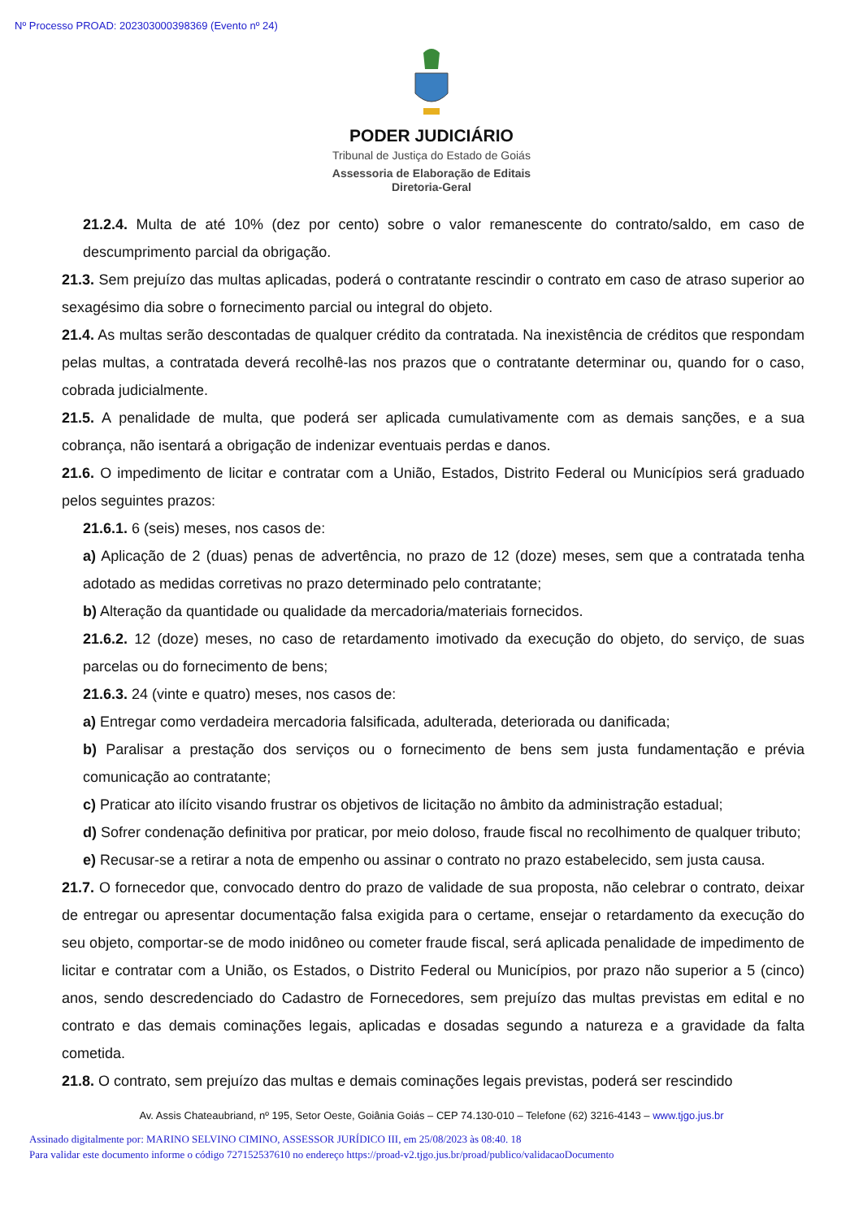Nº Processo PROAD: 202303000398369 (Evento nº 24)
PODER JUDICIÁRIO
Tribunal de Justiça do Estado de Goiás
Assessoria de Elaboração de Editais
Diretoria-Geral
21.2.4. Multa de até 10% (dez por cento) sobre o valor remanescente do contrato/saldo, em caso de descumprimento parcial da obrigação.
21.3. Sem prejuízo das multas aplicadas, poderá o contratante rescindir o contrato em caso de atraso superior ao sexagésimo dia sobre o fornecimento parcial ou integral do objeto.
21.4. As multas serão descontadas de qualquer crédito da contratada. Na inexistência de créditos que respondam pelas multas, a contratada deverá recolhê-las nos prazos que o contratante determinar ou, quando for o caso, cobrada judicialmente.
21.5. A penalidade de multa, que poderá ser aplicada cumulativamente com as demais sanções, e a sua cobrança, não isentará a obrigação de indenizar eventuais perdas e danos.
21.6. O impedimento de licitar e contratar com a União, Estados, Distrito Federal ou Municípios será graduado pelos seguintes prazos:
21.6.1. 6 (seis) meses, nos casos de:
a) Aplicação de 2 (duas) penas de advertência, no prazo de 12 (doze) meses, sem que a contratada tenha adotado as medidas corretivas no prazo determinado pelo contratante;
b) Alteração da quantidade ou qualidade da mercadoria/materiais fornecidos.
21.6.2. 12 (doze) meses, no caso de retardamento imotivado da execução do objeto, do serviço, de suas parcelas ou do fornecimento de bens;
21.6.3. 24 (vinte e quatro) meses, nos casos de:
a) Entregar como verdadeira mercadoria falsificada, adulterada, deteriorada ou danificada;
b) Paralisar a prestação dos serviços ou o fornecimento de bens sem justa fundamentação e prévia comunicação ao contratante;
c) Praticar ato ilícito visando frustrar os objetivos de licitação no âmbito da administração estadual;
d) Sofrer condenação definitiva por praticar, por meio doloso, fraude fiscal no recolhimento de qualquer tributo;
e) Recusar-se a retirar a nota de empenho ou assinar o contrato no prazo estabelecido, sem justa causa.
21.7. O fornecedor que, convocado dentro do prazo de validade de sua proposta, não celebrar o contrato, deixar de entregar ou apresentar documentação falsa exigida para o certame, ensejar o retardamento da execução do seu objeto, comportar-se de modo inidôneo ou cometer fraude fiscal, será aplicada penalidade de impedimento de licitar e contratar com a União, os Estados, o Distrito Federal ou Municípios, por prazo não superior a 5 (cinco) anos, sendo descredenciado do Cadastro de Fornecedores, sem prejuízo das multas previstas em edital e no contrato e das demais cominações legais, aplicadas e dosadas segundo a natureza e a gravidade da falta cometida.
21.8. O contrato, sem prejuízo das multas e demais cominações legais previstas, poderá ser rescindido
Av. Assis Chateaubriand, nº 195, Setor Oeste, Goiânia Goiás – CEP 74.130-010 – Telefone (62) 3216-4143 – www.tjgo.jus.br
Assinado digitalmente por: MARINO SELVINO CIMINO, ASSESSOR JURÍDICO III, em 25/08/2023 às 08:40. 18
Para validar este documento informe o código 727152537610 no endereço https://proad-v2.tjgo.jus.br/proad/publico/validacaoDocumento